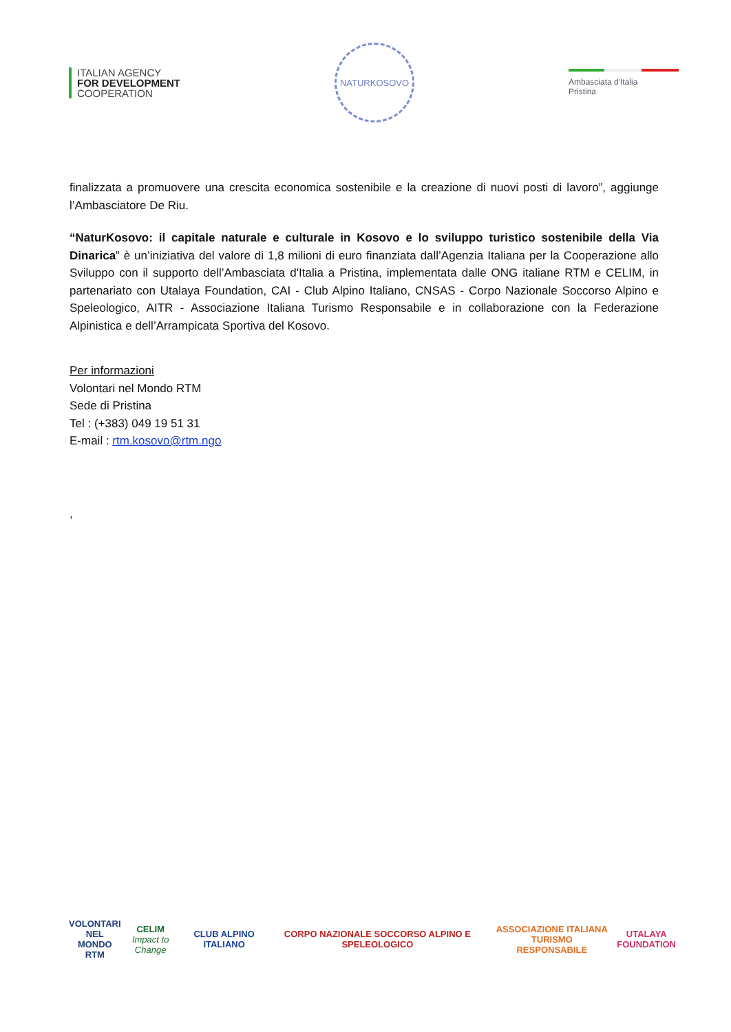ITALIAN AGENCY
FOR DEVELOPMENT
COOPERATION
NATURKOSOVO
Ambasciata d'Italia
Pristina
finalizzata a promuovere una crescita economica sostenibile e la creazione di nuovi posti di lavoro”, aggiunge l’Ambasciatore De Riu.
“NaturKosovo: il capitale naturale e culturale in Kosovo e lo sviluppo turistico sostenibile della Via Dinarica” è un’iniziativa del valore di 1,8 milioni di euro finanziata dall’Agenzia Italiana per la Cooperazione allo Sviluppo con il supporto dell’Ambasciata d'Italia a Pristina, implementata dalle ONG italiane RTM e CELIM, in partenariato con Utalaya Foundation, CAI - Club Alpino Italiano, CNSAS - Corpo Nazionale Soccorso Alpino e Speleologico, AITR - Associazione Italiana Turismo Responsabile e in collaborazione con la Federazione Alpinistica e dell’Arrampicata Sportiva del Kosovo.
Per informazioni
Volontari nel Mondo RTM
Sede di Pristina
Tel : (+383) 049 19 51 31
E-mail : rtm.kosovo@rtm.ngo
,
VOLONTARI
NEL MONDO
RTM
CELIM
Impact to Change
CLUB ALPINO ITALIANO
CORPO NAZIONALE SOCCORSO ALPINO E SPELEOLOGICO
ASSOCIAZIONE ITALIANA TURISMO
RESPONSABILE
UTALAYA
FOUNDATION